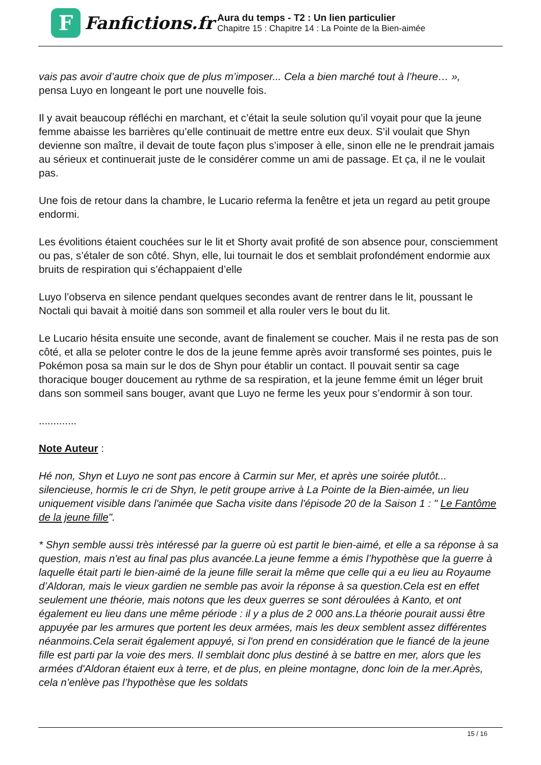F
Fanfictions.fr
Aura du temps - T2 : Un lien particulier
Chapitre 15 : Chapitre 14 : La Pointe de la Bien-aimée
vais pas avoir d’autre choix que de plus m’imposer... Cela a bien marché tout à l’heure… »,
pensa Luyo en longeant le port une nouvelle fois.
Il y avait beaucoup réfléchi en marchant, et c’était la seule solution qu’il voyait pour que la jeune femme abaisse les barrières qu’elle continuait de mettre entre eux deux. S’il voulait que Shyn devienne son maître, il devait de toute façon plus s’imposer à elle, sinon elle ne le prendrait jamais au sérieux et continuerait juste de le considérer comme un ami de passage. Et ça, il ne le voulait pas.
Une fois de retour dans la chambre, le Lucario referma la fenêtre et jeta un regard au petit groupe endormi.
Les évolitions étaient couchées sur le lit et Shorty avait profité de son absence pour, consciemment ou pas, s’étaler de son côté. Shyn, elle, lui tournait le dos et semblait profondément endormie aux bruits de respiration qui s’échappaient d’elle
Luyo l’observa en silence pendant quelques secondes avant de rentrer dans le lit, poussant le Noctali qui bavait à moitié dans son sommeil et alla rouler vers le bout du lit.
Le Lucario hésita ensuite une seconde, avant de finalement se coucher. Mais il ne resta pas de son côté, et alla se peloter contre le dos de la jeune femme après avoir transformé ses pointes, puis le Pokémon posa sa main sur le dos de Shyn pour établir un contact. Il pouvait sentir sa cage thoracique bouger doucement au rythme de sa respiration, et la jeune femme émit un léger bruit dans son sommeil sans bouger, avant que Luyo ne ferme les yeux pour s’endormir à son tour.
.............
Note Auteur :
Hé non, Shyn et Luyo ne sont pas encore à Carmin sur Mer, et après une soirée plutôt... silencieuse, hormis le cri de Shyn, le petit groupe arrive à La Pointe de la Bien-aimée, un lieu uniquement visible dans l'animée que Sacha visite dans l'épisode 20 de la Saison 1 : " Le Fantôme de la jeune fille".
* Shyn semble aussi très intéressé par la guerre où est partit le bien-aimé, et elle a sa réponse à sa question, mais n'est au final pas plus avancée.La jeune femme a émis l’hypothèse que la guerre à laquelle était parti le bien-aimé de la jeune fille serait la même que celle qui a eu lieu au Royaume d’Aldoran, mais le vieux gardien ne semble pas avoir la réponse à sa question.Cela est en effet seulement une théorie, mais notons que les deux guerres se sont déroulées à Kanto, et ont également eu lieu dans une même période : il y a plus de 2 000 ans.La théorie pourait aussi être appuyée par les armures que portent les deux armées, mais les deux semblent assez différentes néanmoins.Cela serait également appuyé, si l'on prend en considération que le fiancé de la jeune fille est parti par la voie des mers. Il semblait donc plus destiné à se battre en mer, alors que les armées d'Aldoran étaient eux à terre, et de plus, en pleine montagne, donc loin de la mer.Après, cela n’enlève pas l’hypothèse que les soldats
15 / 16